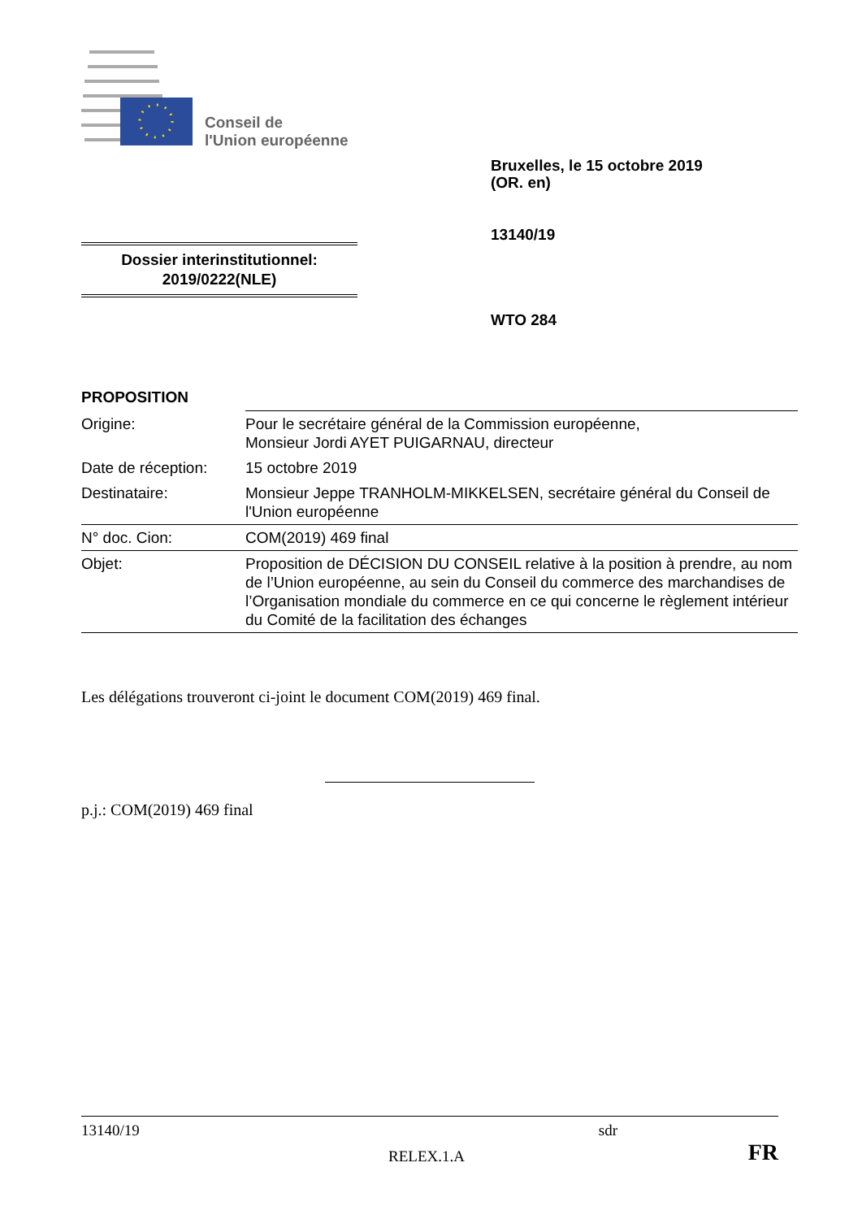Conseil de
l'Union européenne
Bruxelles, le 15 octobre 2019
(OR. en)
13140/19
WTO 284
Dossier interinstitutionnel:
2019/0222(NLE)
PROPOSITION
| Origine: | Pour le secrétaire général de la Commission européenne, Monsieur Jordi AYET PUIGARNAU, directeur |
| Date de réception: | 15 octobre 2019 |
| Destinataire: | Monsieur Jeppe TRANHOLM-MIKKELSEN, secrétaire général du Conseil de l'Union européenne |
| N° doc. Cion: | COM(2019) 469 final |
| Objet: | Proposition de DÉCISION DU CONSEIL relative à la position à prendre, au nom de l’Union européenne, au sein du Conseil du commerce des marchandises de l’Organisation mondiale du commerce en ce qui concerne le règlement intérieur du Comité de la facilitation des échanges |
Les délégations trouveront ci-joint le document COM(2019) 469 final.
p.j.: COM(2019) 469 final
13140/19 sdr
RELEX.1.A FR